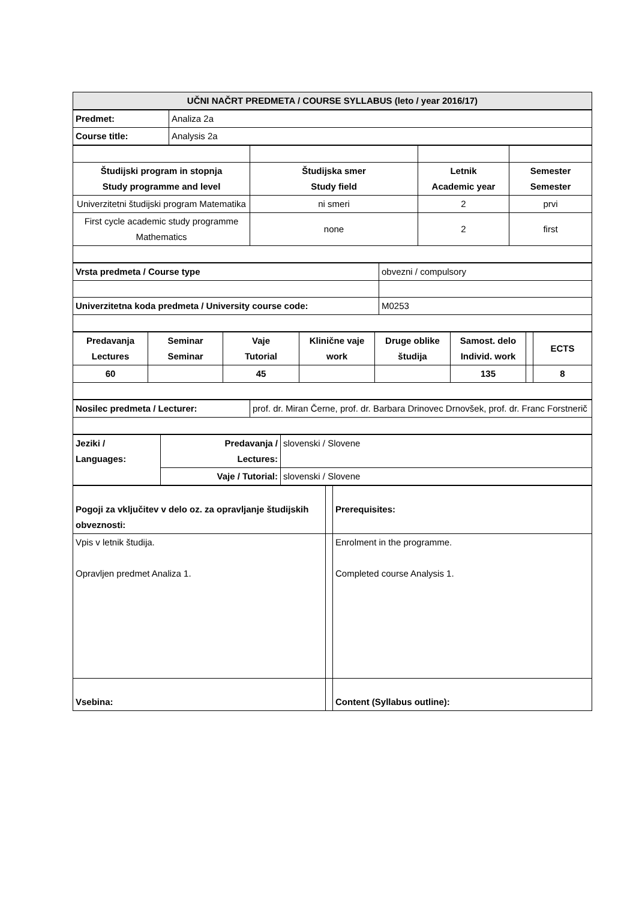| UČNI NAČRT PREDMETA / COURSE SYLLABUS (leto / year 2016/17) |
| --- |
| Predmet: | Analiza 2a |
| Course title: | Analysis 2a |
| Študijski program in stopnja Study programme and level | Študijska smer Study field | Letnik Academic year | Semester Semester |
| --- | --- | --- | --- |
| Univerzitetni študijski program Matematika | ni smeri | 2 | prvi |
| First cycle academic study programme Mathematics | none | 2 | first |
| Vrsta predmeta / Course type | obvezni / compulsory |
| Univerzitetna koda predmeta / University course code: | M0253 |
| Predavanja Lectures | Seminar Seminar | Vaje Tutorial | Klinične vaje work | Druge oblike študija | Samost. delo Individ. work | | ECTS |
| --- | --- | --- | --- | --- | --- | --- | --- |
| 60 | | 45 | | | 135 | | 8 |
| Nosilec predmeta / Lecturer: | prof. dr. Miran Černe, prof. dr. Barbara Drinovec Drnovšek, prof. dr. Franc Forstnerič |
| Jeziki / Languages: | Predavanja / Lectures: | slovenski / Slovene |
| | Vaje / Tutorial: | slovenski / Slovene |
| Pogoji za vključitev v delo oz. za opravljanje študijskih obveznosti: | | Prerequisites: |
| Vpis v letnik študija. Opravljen predmet Analiza 1. | | Enrolment in the programme. Completed course Analysis 1. |
| Vsebina: | | Content (Syllabus outline): |